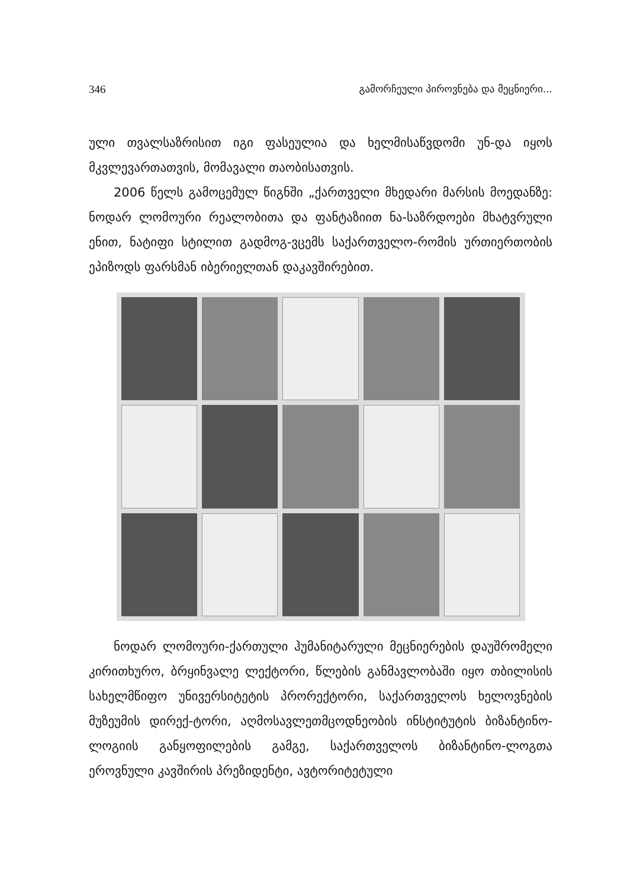346 გამორჩეული პიროვნება და მეცნიერი...
ული თვალსაზრისით იგი ფასეულია და ხელმისაწვდომი უნ-და იყოს მკვლევართათვის, მომავალი თაობისათვის.
2006 წელს გამოცემულ წიგნში „ქართველი მხედარი მარსის მოედანზე: ნოდარ ლომოური რეალობითა და ფანტაზიით ნა-საზრდოები მხატვრული ენით, ნატიფი სტილით გადმოგ-ვცემს საქართველო-რომის ურთიერთობის ეპიზოდს ფარსმან იბერიელთან დაკავშირებით.
ნოდარ ლომოური-ქართული ჰუმანიტარული მეცნიერების დაუშრომელი კირითხურო, ბრყინვალე ლექტორი, წლების განმავლობაში იყო თბილისის სახელმწიფო უნივერსიტეტის პრორექტორი, საქართველოს ხელოვნების მუზეუმის დირექ-ტორი, აღმოსავლეთმცოდნეობის ინსტიტუტის ბიზანტინო-ლოგიის განყოფილების გამგე, საქართველოს ბიზანტინო-ლოგთა ეროვნული კავშირის პრეზიდენტი, ავტორიტეტული